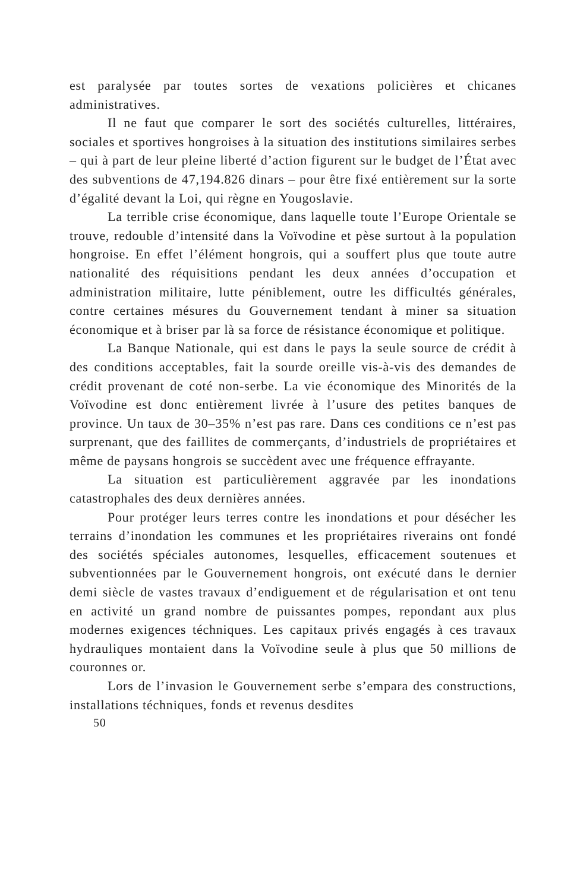est paralysée par toutes sortes de vexations policières et chicanes administratives.
Il ne faut que comparer le sort des sociétés culturelles, littéraires, sociales et sportives hongroises à la situation des institutions similaires serbes – qui à part de leur pleine liberté d’action figurent sur le budget de l’État avec des subventions de 47,194.826 dinars – pour être fixé entièrement sur la sorte d’égalité devant la Loi, qui règne en Yougoslavie.
La terrible crise économique, dans laquelle toute l’Europe Orientale se trouve, redouble d’intensité dans la Voïvodine et pèse surtout à la population hongroise. En effet l’élément hongrois, qui a souffert plus que toute autre nationalité des réquisitions pendant les deux années d’occupation et administration militaire, lutte péniblement, outre les difficultés générales, contre certaines mésures du Gouvernement tendant à miner sa situation économique et à briser par là sa force de résistance économique et politique.
La Banque Nationale, qui est dans le pays la seule source de crédit à des conditions acceptables, fait la sourde oreille vis-à-vis des demandes de crédit provenant de coté non-serbe. La vie économique des Minorités de la Voïvodine est donc entièrement livrée à l’usure des petites banques de province. Un taux de 30–35% n’est pas rare. Dans ces conditions ce n’est pas surprenant, que des faillites de commerçants, d’industriels de propriétaires et même de paysans hongrois se succèdent avec une fréquence effrayante.
La situation est particulièrement aggravée par les inondations catastrophales des deux dernières années.
Pour protéger leurs terres contre les inondations et pour désécher les terrains d’inondation les communes et les propriétaires riverains ont fondé des sociétés spéciales autonomes, lesquelles, efficacement soutenues et subventionnées par le Gouvernement hongrois, ont exécuté dans le dernier demi siècle de vastes travaux d’endiguement et de régularisation et ont tenu en activité un grand nombre de puissantes pompes, repondant aux plus modernes exigences téchniques. Les capitaux privés engagés à ces travaux hydrauliques montaient dans la Voïvodine seule à plus que 50 millions de couronnes or.
Lors de l’invasion le Gouvernement serbe s’empara des constructions, installations téchniques, fonds et revenus desdites
50